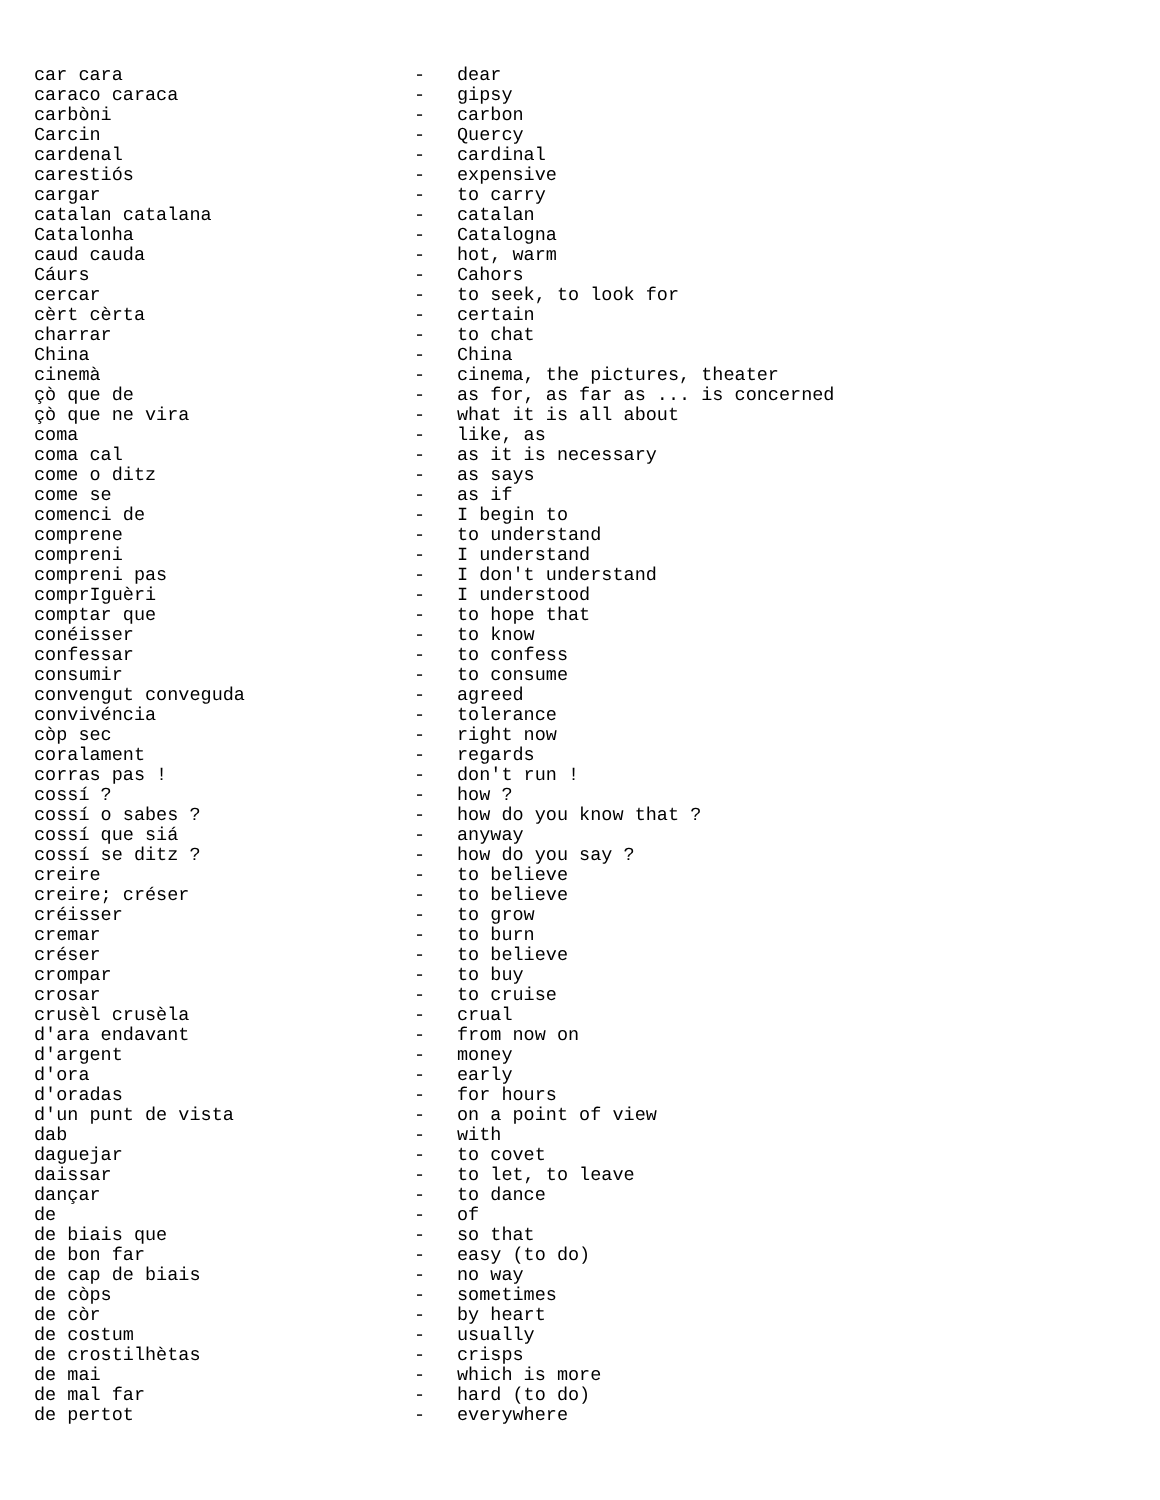| car cara | - | dear |
| caraco caraca | - | gipsy |
| carbòni | - | carbon |
| Carcin | - | Quercy |
| cardenal | - | cardinal |
| carestiós | - | expensive |
| cargar | - | to carry |
| catalan catalana | - | catalan |
| Catalonha | - | Catalogna |
| caud cauda | - | hot, warm |
| Cáurs | - | Cahors |
| cercar | - | to seek, to look for |
| cèrt cèrta | - | certain |
| charrar | - | to chat |
| China | - | China |
| cinemà | - | cinema, the pictures, theater |
| çò que de | - | as for, as far as ... is concerned |
| çò que ne vira | - | what it is all about |
| coma | - | like, as |
| coma cal | - | as it is necessary |
| come o ditz | - | as says |
| come se | - | as if |
| comenci de | - | I begin to |
| comprene | - | to understand |
| compreni | - | I understand |
| compreni pas | - | I don't understand |
| comprIguèri | - | I understood |
| comptar que | - | to hope that |
| conéisser | - | to know |
| confessar | - | to confess |
| consumir | - | to consume |
| convengut conveguda | - | agreed |
| convivéncia | - | tolerance |
| còp sec | - | right now |
| coralament | - | regards |
| corras pas ! | - | don't run ! |
| cossí ? | - | how ? |
| cossí o sabes ? | - | how do you know that ? |
| cossí que siá | - | anyway |
| cossí se ditz ? | - | how do you say ? |
| creire | - | to believe |
| creire; créser | - | to believe |
| créisser | - | to grow |
| cremar | - | to burn |
| créser | - | to believe |
| crompar | - | to buy |
| crosar | - | to cruise |
| crusèl crusèla | - | crual |
| d'ara endavant | - | from now on |
| d'argent | - | money |
| d'ora | - | early |
| d'oradas | - | for hours |
| d'un punt de vista | - | on a point of view |
| dab | - | with |
| daguejar | - | to covet |
| daissar | - | to let, to leave |
| dançar | - | to dance |
| de | - | of |
| de biais que | - | so that |
| de bon far | - | easy (to do) |
| de cap de biais | - | no way |
| de còps | - | sometimes |
| de còr | - | by heart |
| de costum | - | usually |
| de crostilhètas | - | crisps |
| de mai | - | which is more |
| de mal far | - | hard (to do) |
| de pertot | - | everywhere |